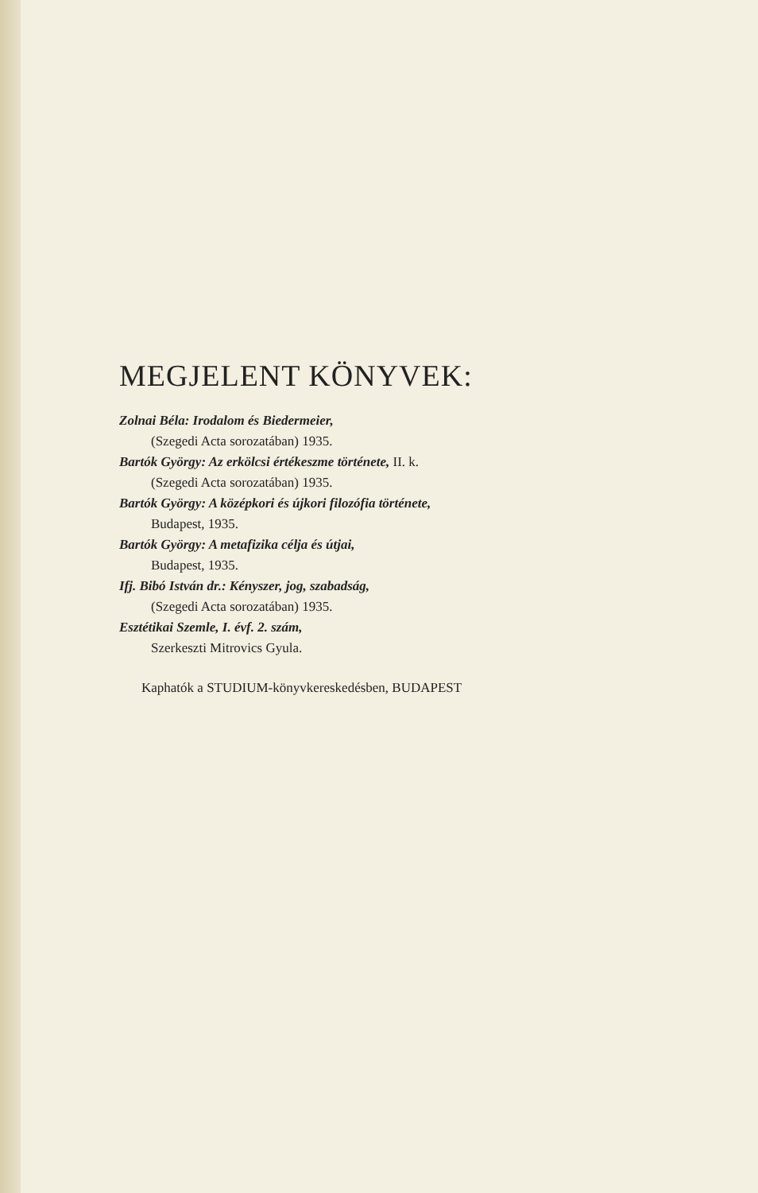MEGJELENT KÖNYVEK:
Zolnai Béla: Irodalom és Biedermeier,
(Szegedi Acta sorozatában) 1935.
Bartók György: Az erkölcsi értékeszme története, II. k.
(Szegedi Acta sorozatában) 1935.
Bartók György: A középkori és újkori filozófia története,
Budapest, 1935.
Bartók György: A metafizika célja és útjai,
Budapest, 1935.
Ifj. Bibó István dr.: Kényszer, jog, szabadság,
(Szegedi Acta sorozatában) 1935.
Esztétikai Szemle, I. évf. 2. szám,
Szerkeszti Mitrovics Gyula.
Kaphatók a STUDIUM-könyvkereskedésben, BUDAPEST